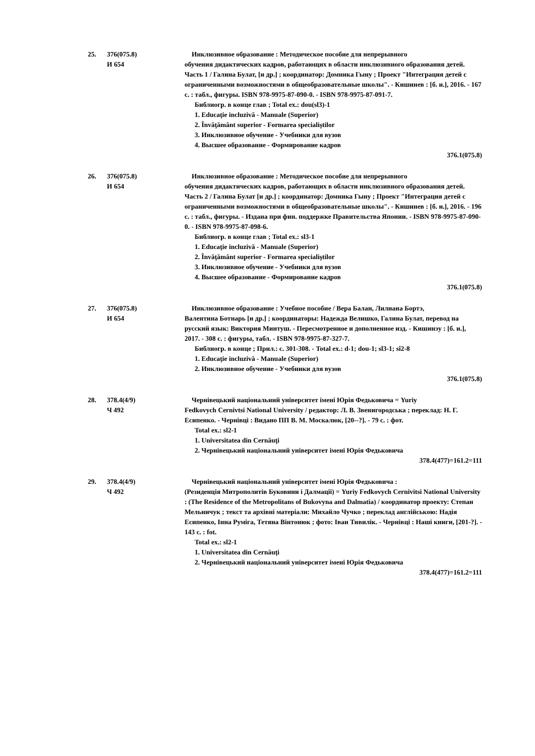25. 376(075.8)
И 654
Инклюзивное образование : Методическое пособие для непрерывного
обучения дидактических кадров, работающих в области инклюзивного образования детей. Часть 1 / Галина Булат, [и др.] ; координатор: Домника Гыну ; Проект "Интеграция детей с ограниченными возможностями в общеобразовательные школы". - Кишинев : [б. и.], 2016. - 167 с. : табл., фигуры. ISBN 978-9975-87-090-0. - ISBN 978-9975-87-091-7.
Библиогр. в конце глав ; Total ex.: dou(sl3)-1
1. Educaţie incluzivă - Manuale (Superior)
2. Învăţământ superior - Formarea specialiştilor
3. Инклюзивное обучение - Учебники для вузов
4. Высшее образование - Формирование кадров
376.1(075.8)
26. 376(075.8)
И 654
Инклюзивное образование : Методическое пособие для непрерывного
обучения дидактических кадров, работающих в области инклюзивного образования детей. Часть 2 / Галина Булат [и др.] ; координатор: Домника Гыну ; Проект "Интеграция детей с ограниченными возможностями в общеобразовательные школы". - Кишинев : [б. и.], 2016. - 196 с. : табл., фигуры. - Издана при фин. поддержке Правительства Японии. - ISBN 978-9975-87-090-0. - ISBN 978-9975-87-098-6.
Библиогр. в конце глав ; Total ex.: sl3-1
1. Educaţie incluzivă - Manuale (Superior)
2. Învăţământ superior - Formarea specialiştilor
3. Инклюзивное обучение - Учебники для вузов
4. Высшее образование - Формирование кадров
376.1(075.8)
27. 376(075.8)
И 654
Инклюзивное образование : Учебное пособие / Вера Балан, Лилиана Бортэ,
Валентина Ботнарь [и др.] ; координаторы: Надежда Велишко, Галина Булат, перевод на русский язык: Виктория Минтуш. - Пересмотренное и дополненное изд. - Кишинэу : [б. и.], 2017. - 308 с. : фигуры, табл. - ISBN 978-9975-87-327-7.
Библиогр. в конце ; Прил.: с. 301-308. - Total ex.: d-1; dou-1; sl3-1; sî2-8
1. Educaţie incluzivă - Manuale (Superior)
2. Инклюзивное обучение - Учебники для вузов
376.1(075.8)
28. 378.4(4/9)
Ч 492
Чернівецький національний університет імені Юрія Федьковича = Yuriy
Fedkovych Cernivtsi National University / редактор: Л. В. Звенигородська ; переклад: Н. Г. Есипенко. - Чернівці : Видано ПП В. М. Москалюк, [20--?]. - 79 с. : фот.
Total ex.: sl2-1
1. Universitatea din Cernăuţi
2. Чернівецький національний університет імені Юрія Федьковича
378.4(477)=161.2=111
29. 378.4(4/9)
Ч 492
Чернівецький національний університет імені Юрія Федьковича :
(Резиденція Митрополитів Буковини і Далмації) = Yuriy Fedkovych Cernivitsi National University : (The Residence of the Metropolitans of Bukovyna and Dalmatia) / координатор проекту: Степан Мельничук ; текст та архівні матеріали: Михайло Чучко ; переклад англійською: Надія Есипенко, Інна Руміга, Тетяна Вінтонюк ; фото: Іван Тивилік. - Чернівці : Наші книги, [201-?]. - 143 с. : fot.
Total ex.: sl2-1
1. Universitatea din Cernăuţi
2. Чернівецький національний університет імені Юрія Федьковича
378.4(477)=161.2=111